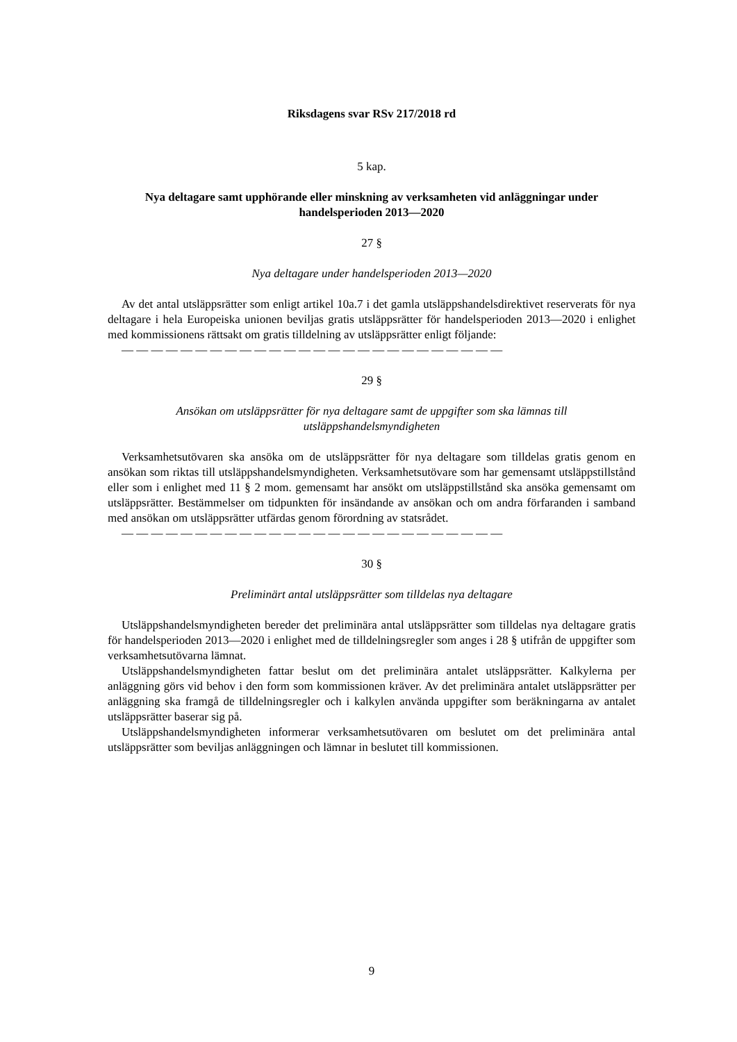Riksdagens svar RSv 217/2018 rd
5 kap.
Nya deltagare samt upphörande eller minskning av verksamheten vid anläggningar under handelsperioden 2013—2020
27 §
Nya deltagare under handelsperioden 2013—2020
Av det antal utsläppsrätter som enligt artikel 10a.7 i det gamla utsläppshandelsdirektivet reserverats för nya deltagare i hela Europeiska unionen beviljas gratis utsläppsrätter för handelsperioden 2013—2020 i enlighet med kommissionens rättsakt om gratis tilldelning av utsläppsrätter enligt följande:
— — — — — — — — — — — — — — — — — — — — — — — — — —
29 §
Ansökan om utsläppsrätter för nya deltagare samt de uppgifter som ska lämnas till utsläppshandelsmyndigheten
Verksamhetsutövaren ska ansöka om de utsläppsrätter för nya deltagare som tilldelas gratis genom en ansökan som riktas till utsläppshandelsmyndigheten. Verksamhetsutövare som har gemensamt utsläppstillstånd eller som i enlighet med 11 § 2 mom. gemensamt har ansökt om utsläppstillstånd ska ansöka gemensamt om utsläppsrätter. Bestämmelser om tidpunkten för insändande av ansökan och om andra förfaranden i samband med ansökan om utsläppsrätter utfärdas genom förordning av statsrådet.
— — — — — — — — — — — — — — — — — — — — — — — — — —
30 §
Preliminärt antal utsläppsrätter som tilldelas nya deltagare
Utsläppshandelsmyndigheten bereder det preliminära antal utsläppsrätter som tilldelas nya deltagare gratis för handelsperioden 2013—2020 i enlighet med de tilldelningsregler som anges i 28 § utifrån de uppgifter som verksamhetsutövarna lämnat.
Utsläppshandelsmyndigheten fattar beslut om det preliminära antalet utsläppsrätter. Kalkylerna per anläggning görs vid behov i den form som kommissionen kräver. Av det preliminära antalet utsläppsrätter per anläggning ska framgå de tilldelningsregler och i kalkylen använda uppgifter som beräkningarna av antalet utsläppsrätter baserar sig på.
Utsläppshandelsmyndigheten informerar verksamhetsutövaren om beslutet om det preliminära antal utsläppsrätter som beviljas anläggningen och lämnar in beslutet till kommissionen.
9